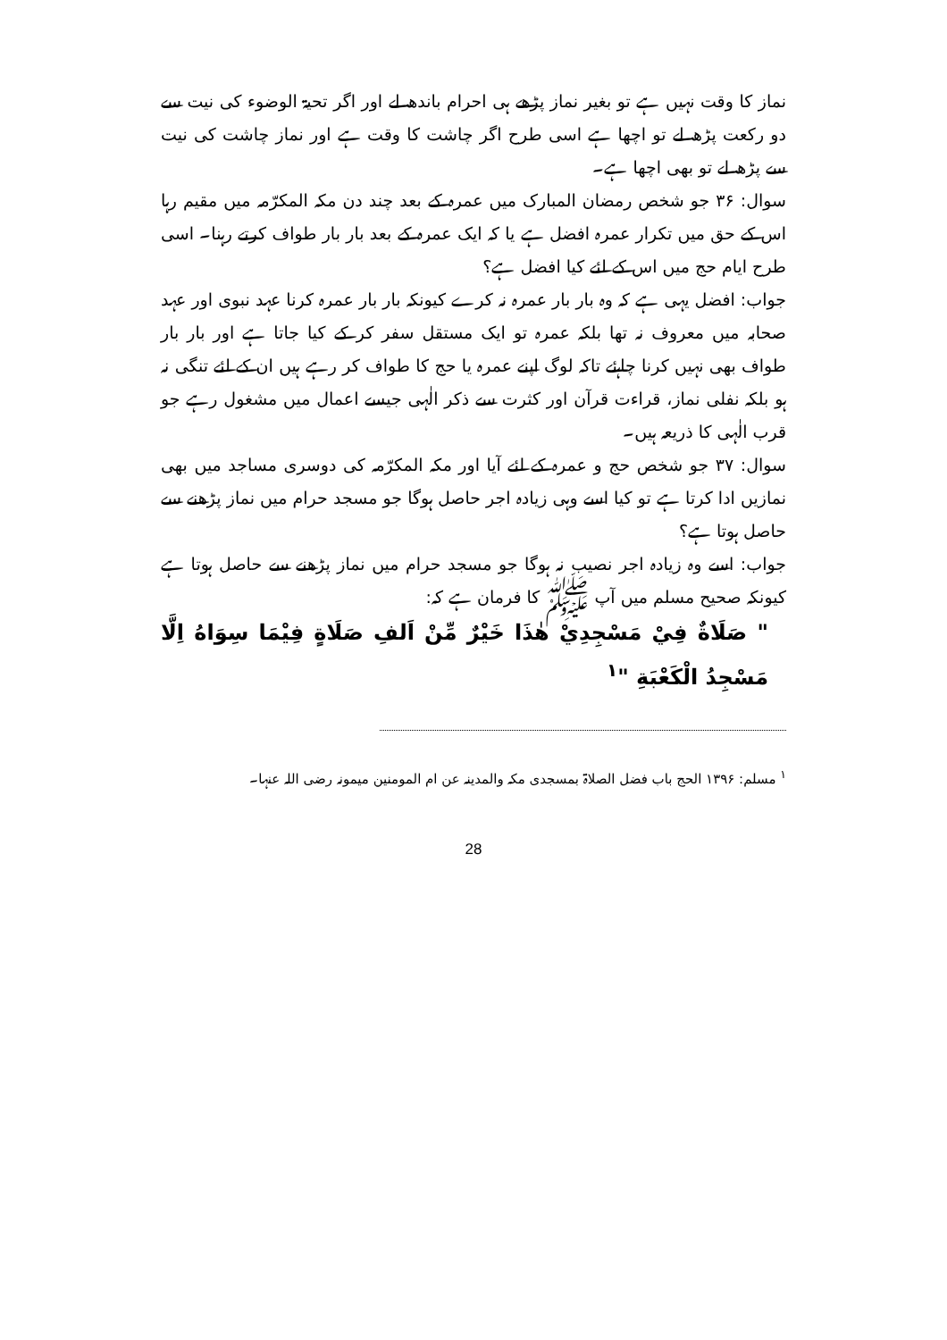نماز کا وقت نہیں ہے تو بغیر نماز پڑھے ہی احرام باندھ لے اور اگر تحیۃ الوضوء کی نیت سے دو رکعت پڑھ لے تو اچھا ہے اسی طرح اگر چاشت کا وقت ہے اور نماز چاشت کی نیت سے پڑھ لے تو بھی اچھا ہے۔
سوال: ۳۶ جو شخص رمضان المبارک میں عمرہ کے بعد چند دن مکہ المکرّمہ میں مقیم رہا اس کے حق میں تکرار عمرہ افضل ہے یا کہ ایک عمرہ کے بعد بار بار طواف کرتے رہنا۔ اسی طرح ایام حج میں اس کے لئے کیا افضل ہے؟
جواب: افضل یہی ہے کہ وہ بار بار عمرہ نہ کرے کیونکہ بار بار عمرہ کرنا عہد نبوی اور عہد صحابہ میں معروف نہ تھا بلکہ عمرہ تو ایک مستقل سفر کر کے کیا جاتا ہے اور بار بار طواف بھی نہیں کرنا چاہئے تاکہ لوگ اپنے عمرہ یا حج کا طواف کر رہے ہیں ان کے لئے تنگی نہ ہو بلکہ نفلی نماز، قراءت قرآن اور کثرت سے ذکر الٰہی جیسے اعمال میں مشغول رہے جو قرب الٰہی کا ذریعہ ہیں۔
سوال: ۳۷ جو شخص حج و عمرہ کے لئے آیا اور مکہ المکرّمہ کی دوسری مساجد میں بھی نمازیں ادا کرتا ہے تو کیا اسے وہی زیادہ اجر حاصل ہوگا جو مسجد حرام میں نماز پڑھنے سے حاصل ہوتا ہے؟
جواب: اسے وہ زیادہ اجر نصیب نہ ہوگا جو مسجد حرام میں نماز پڑھنے سے حاصل ہوتا ہے کیونکہ صحیح مسلم میں آپ ﷺ کا فرمان ہے کہ:
" صَلَاةٌ فِيْ مَسْجِدِيْ هٰذَا خَيْرٌ مِّنْ اَلفِ صَلَاةٍ فِيْمَا سِوَاهُ اِلَّا مَسْجِدُ الْكَعْبَةِ "<sup>۱</sup>
<sup>۱</sup> مسلم: ۱۳۹۶ الحج باب فضل الصلاۃ بمسجدی مکہ والمدینہ عن ام المومنین میمونہ رضی اللہ عنہا۔
28